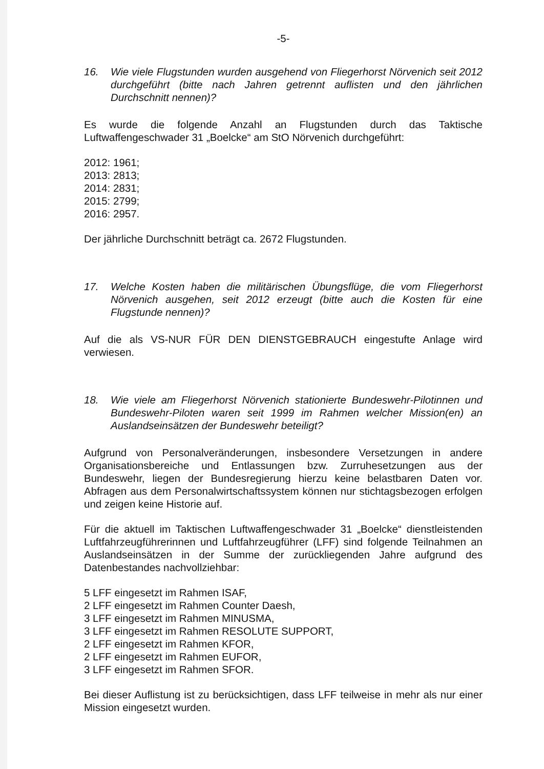-5-
16. Wie viele Flugstunden wurden ausgehend von Fliegerhorst Nörvenich seit 2012 durchgeführt (bitte nach Jahren getrennt auflisten und den jährlichen Durchschnitt nennen)?
Es wurde die folgende Anzahl an Flugstunden durch das Taktische Luftwaffengeschwader 31 „Boelcke“ am StO Nörvenich durchgeführt:
2012: 1961;
2013: 2813;
2014: 2831;
2015: 2799;
2016: 2957.
Der jährliche Durchschnitt beträgt ca. 2672 Flugstunden.
17. Welche Kosten haben die militärischen Übungsflüge, die vom Fliegerhorst Nörvenich ausgehen, seit 2012 erzeugt (bitte auch die Kosten für eine Flugstunde nennen)?
Auf die als VS-NUR FÜR DEN DIENSTGEBRAUCH eingestufte Anlage wird verwiesen.
18. Wie viele am Fliegerhorst Nörvenich stationierte Bundeswehr-Pilotinnen und Bundeswehr-Piloten waren seit 1999 im Rahmen welcher Mission(en) an Auslandseinsätzen der Bundeswehr beteiligt?
Aufgrund von Personalveränderungen, insbesondere Versetzungen in andere Organisationsbereiche und Entlassungen bzw. Zurruhesetzungen aus der Bundeswehr, liegen der Bundesregierung hierzu keine belastbaren Daten vor. Abfragen aus dem Personalwirtschaftssystem können nur stichtagsbezogen erfolgen und zeigen keine Historie auf.
Für die aktuell im Taktischen Luftwaffengeschwader 31 „Boelcke“ dienstleistenden Luftfahrzeugführerinnen und Luftfahrzeugführer (LFF) sind folgende Teilnahmen an Auslandseinsätzen in der Summe der zurückliegenden Jahre aufgrund des Datenbestandes nachvollziehbar:
5 LFF eingesetzt im Rahmen ISAF,
2 LFF eingesetzt im Rahmen Counter Daesh,
3 LFF eingesetzt im Rahmen MINUSMA,
3 LFF eingesetzt im Rahmen RESOLUTE SUPPORT,
2 LFF eingesetzt im Rahmen KFOR,
2 LFF eingesetzt im Rahmen EUFOR,
3 LFF eingesetzt im Rahmen SFOR.
Bei dieser Auflistung ist zu berücksichtigen, dass LFF teilweise in mehr als nur einer Mission eingesetzt wurden.